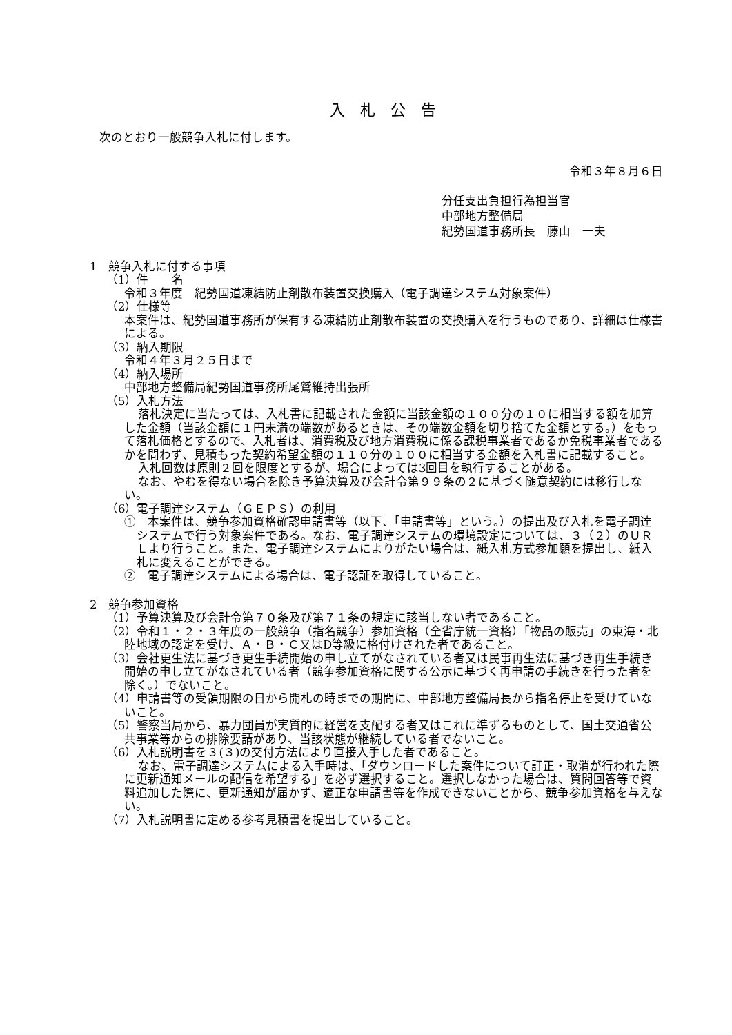入札公告
次のとおり一般競争入札に付します。
令和３年８月６日
分任支出負担行為担当官
中部地方整備局
紀勢国道事務所長　藤山　一夫
1　競争入札に付する事項
（1）件　　名
令和３年度　紀勢国道凍結防止剤散布装置交換購入（電子調達システム対象案件）
（2）仕様等
本案件は、紀勢国道事務所が保有する凍結防止剤散布装置の交換購入を行うものであり、詳細は仕様書による。
（3）納入期限
令和４年３月２５日まで
（4）納入場所
中部地方整備局紀勢国道事務所尾鷲維持出張所
（5）入札方法
落札決定に当たっては、入札書に記載された金額に当該金額の１００分の１０に相当する額を加算した金額（当該金額に１円未満の端数があるときは、その端数金額を切り捨てた金額とする。）をもって落札価格とするので、入札者は、消費税及び地方消費税に係る課税事業者であるか免税事業者であるかを問わず、見積もった契約希望金額の１１０分の１００に相当する金額を入札書に記載すること。
入札回数は原則２回を限度とするが、場合によっては3回目を執行することがある。
なお、やむを得ない場合を除き予算決算及び会計令第９９条の２に基づく随意契約には移行しない。
（6）電子調達システム（ＧＥＰＳ）の利用
①　本案件は、競争参加資格確認申請書等（以下、「申請書等」という。）の提出及び入札を電子調達システムで行う対象案件である。なお、電子調達システムの環境設定については、３（２）のＵＲＬより行うこと。また、電子調達システムによりがたい場合は、紙入札方式参加願を提出し、紙入札に変えることができる。
②　電子調達システムによる場合は、電子認証を取得していること。
2　競争参加資格
（1）予算決算及び会計令第７０条及び第７１条の規定に該当しない者であること。
（2）令和１・２・３年度の一般競争（指名競争）参加資格（全省庁統一資格）「物品の販売」の東海・北陸地域の認定を受け、Ａ・Ｂ・Ｃ又はD等級に格付けされた者であること。
（3）会社更生法に基づき更生手続開始の申し立てがなされている者又は民事再生法に基づき再生手続き開始の申し立てがなされている者（競争参加資格に関する公示に基づく再申請の手続きを行った者を除く。）でないこと。
（4）申請書等の受領期限の日から開札の時までの期間に、中部地方整備局長から指名停止を受けていないこと。
（5）警察当局から、暴力団員が実質的に経営を支配する者又はこれに準ずるものとして、国土交通省公共事業等からの排除要請があり、当該状態が継続している者でないこと。
（6）入札説明書を３(３)の交付方法により直接入手した者であること。
なお、電子調達システムによる入手時は、「ダウンロードした案件について訂正・取消が行われた際に更新通知メールの配信を希望する」を必ず選択すること。選択しなかった場合は、質問回答等で資料追加した際に、更新通知が届かず、適正な申請書等を作成できないことから、競争参加資格を与えない。
（7）入札説明書に定める参考見積書を提出していること。